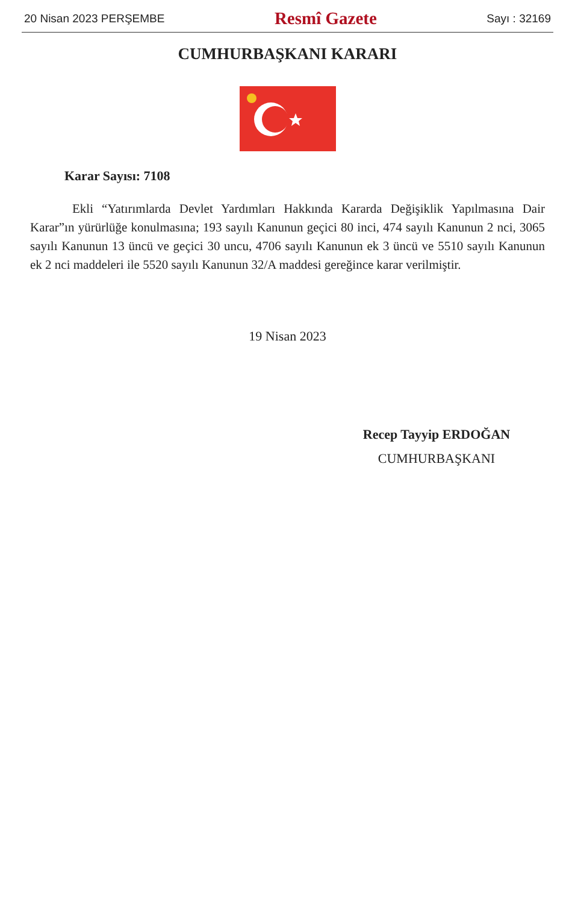20 Nisan 2023 PERŞEMBE Resmî Gazete Sayı : 32169
CUMHURBAŞKANI KARARI
Karar Sayısı: 7108
Ekli “Yatırımlarda Devlet Yardımları Hakkında Kararda Değişiklik Yapılmasına Dair Karar”ın yürürlüğe konulmasına; 193 sayılı Kanunun geçici 80 inci, 474 sayılı Kanunun 2 nci, 3065 sayılı Kanunun 13 üncü ve geçici 30 uncu, 4706 sayılı Kanunun ek 3 üncü ve 5510 sayılı Kanunun ek 2 nci maddeleri ile 5520 sayılı Kanunun 32/A maddesi gereğince karar verilmiştir.
19 Nisan 2023
Recep Tayyip ERDOĞAN
CUMHURBAŞKANI